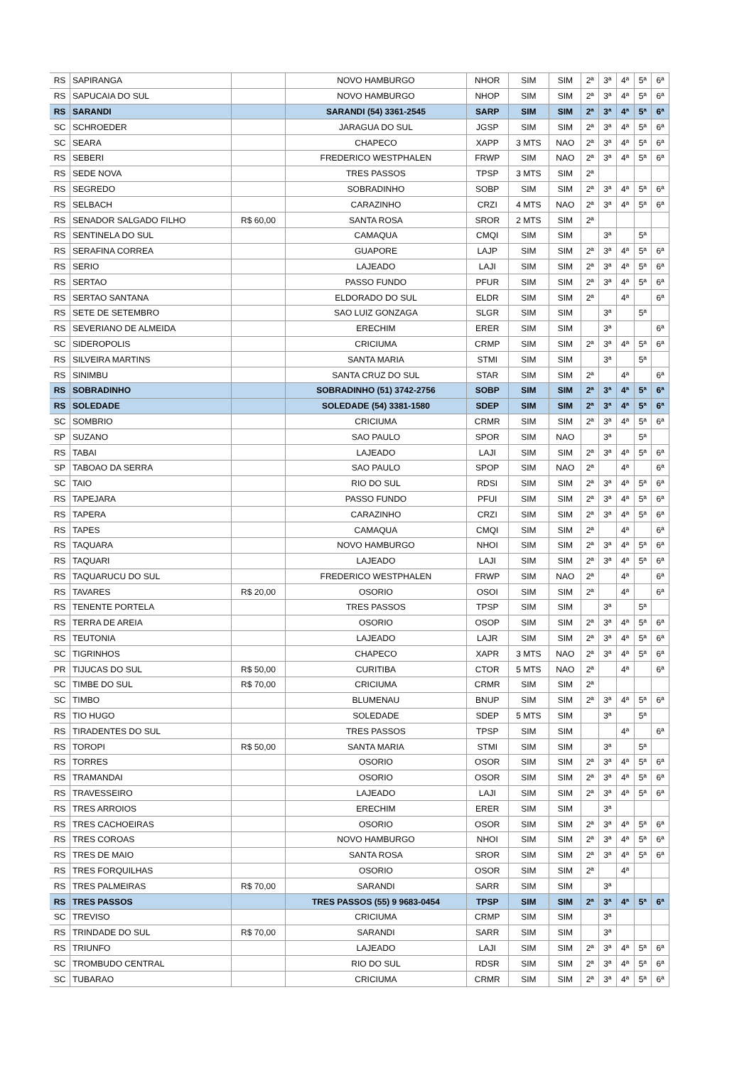| RS | SAPIRANGA | | NOVO HAMBURGO | NHOR | SIM | SIM | 2ª | 3ª | 4ª | 5ª | 6ª |
| RS | SAPUCAIA DO SUL | | NOVO HAMBURGO | NHOP | SIM | SIM | 2ª | 3ª | 4ª | 5ª | 6ª |
| RS | SARANDI | | SARANDI (54) 3361-2545 | SARP | SIM | SIM | 2ª | 3ª | 4ª | 5ª | 6ª |
| SC | SCHROEDER | | JARAGUA DO SUL | JGSP | SIM | SIM | 2ª | 3ª | 4ª | 5ª | 6ª |
| SC | SEARA | | CHAPECO | XAPP | 3 MTS | NAO | 2ª | 3ª | 4ª | 5ª | 6ª |
| RS | SEBERI | | FREDERICO WESTPHALEN | FRWP | SIM | NAO | 2ª | 3ª | 4ª | 5ª | 6ª |
| RS | SEDE NOVA | | TRES PASSOS | TPSP | 3 MTS | SIM | 2ª | | | | |
| RS | SEGREDO | | SOBRADINHO | SOBP | SIM | SIM | 2ª | 3ª | 4ª | 5ª | 6ª |
| RS | SELBACH | | CARAZINHO | CRZI | 4 MTS | NAO | 2ª | 3ª | 4ª | 5ª | 6ª |
| RS | SENADOR SALGADO FILHO | R$ 60,00 | SANTA ROSA | SROR | 2 MTS | SIM | 2ª | | | | |
| RS | SENTINELA DO SUL | | CAMAQUA | CMQI | SIM | SIM | | 3ª | | 5ª | |
| RS | SERAFINA CORREA | | GUAPORE | LAJP | SIM | SIM | 2ª | 3ª | 4ª | 5ª | 6ª |
| RS | SERIO | | LAJEADO | LAJI | SIM | SIM | 2ª | 3ª | 4ª | 5ª | 6ª |
| RS | SERTAO | | PASSO FUNDO | PFUR | SIM | SIM | 2ª | 3ª | 4ª | 5ª | 6ª |
| RS | SERTAO SANTANA | | ELDORADO DO SUL | ELDR | SIM | SIM | 2ª | | 4ª | | 6ª |
| RS | SETE DE SETEMBRO | | SAO LUIZ GONZAGA | SLGR | SIM | SIM | | 3ª | | 5ª | |
| RS | SEVERIANO DE ALMEIDA | | ERECHIM | ERER | SIM | SIM | | 3ª | | | 6ª |
| SC | SIDEROPOLIS | | CRICIUMA | CRMP | SIM | SIM | 2ª | 3ª | 4ª | 5ª | 6ª |
| RS | SILVEIRA MARTINS | | SANTA MARIA | STMI | SIM | SIM | | 3ª | | 5ª | |
| RS | SINIMBU | | SANTA CRUZ DO SUL | STAR | SIM | SIM | 2ª | | 4ª | | 6ª |
| RS | SOBRADINHO | | SOBRADINHO (51) 3742-2756 | SOBP | SIM | SIM | 2ª | 3ª | 4ª | 5ª | 6ª |
| RS | SOLEDADE | | SOLEDADE (54) 3381-1580 | SDEP | SIM | SIM | 2ª | 3ª | 4ª | 5ª | 6ª |
| SC | SOMBRIO | | CRICIUMA | CRMR | SIM | SIM | 2ª | 3ª | 4ª | 5ª | 6ª |
| SP | SUZANO | | SAO PAULO | SPOR | SIM | NAO | | 3ª | | 5ª | |
| RS | TABAI | | LAJEADO | LAJI | SIM | SIM | 2ª | 3ª | 4ª | 5ª | 6ª |
| SP | TABOAO DA SERRA | | SAO PAULO | SPOP | SIM | NAO | 2ª | | 4ª | | 6ª |
| SC | TAIO | | RIO DO SUL | RDSI | SIM | SIM | 2ª | 3ª | 4ª | 5ª | 6ª |
| RS | TAPEJARA | | PASSO FUNDO | PFUI | SIM | SIM | 2ª | 3ª | 4ª | 5ª | 6ª |
| RS | TAPERA | | CARAZINHO | CRZI | SIM | SIM | 2ª | 3ª | 4ª | 5ª | 6ª |
| RS | TAPES | | CAMAQUA | CMQI | SIM | SIM | 2ª | | 4ª | | 6ª |
| RS | TAQUARA | | NOVO HAMBURGO | NHOI | SIM | SIM | 2ª | 3ª | 4ª | 5ª | 6ª |
| RS | TAQUARI | | LAJEADO | LAJI | SIM | SIM | 2ª | 3ª | 4ª | 5ª | 6ª |
| RS | TAQUARUCU DO SUL | | FREDERICO WESTPHALEN | FRWP | SIM | NAO | 2ª | | 4ª | | 6ª |
| RS | TAVARES | R$ 20,00 | OSORIO | OSOI | SIM | SIM | 2ª | | 4ª | | 6ª |
| RS | TENENTE PORTELA | | TRES PASSOS | TPSP | SIM | SIM | | 3ª | | 5ª | |
| RS | TERRA DE AREIA | | OSORIO | OSOP | SIM | SIM | 2ª | 3ª | 4ª | 5ª | 6ª |
| RS | TEUTONIA | | LAJEADO | LAJR | SIM | SIM | 2ª | 3ª | 4ª | 5ª | 6ª |
| SC | TIGRINHOS | | CHAPECO | XAPR | 3 MTS | NAO | 2ª | 3ª | 4ª | 5ª | 6ª |
| PR | TIJUCAS DO SUL | R$ 50,00 | CURITIBA | CTOR | 5 MTS | NAO | 2ª | | 4ª | | 6ª |
| SC | TIMBE DO SUL | R$ 70,00 | CRICIUMA | CRMR | SIM | SIM | 2ª | | | | |
| SC | TIMBO | | BLUMENAU | BNUP | SIM | SIM | 2ª | 3ª | 4ª | 5ª | 6ª |
| RS | TIO HUGO | | SOLEDADE | SDEP | 5 MTS | SIM | | 3ª | | 5ª | |
| RS | TIRADENTES DO SUL | | TRES PASSOS | TPSP | SIM | SIM | | | 4ª | | 6ª |
| RS | TOROPI | R$ 50,00 | SANTA MARIA | STMI | SIM | SIM | | 3ª | | 5ª | |
| RS | TORRES | | OSORIO | OSOR | SIM | SIM | 2ª | 3ª | 4ª | 5ª | 6ª |
| RS | TRAMANDAI | | OSORIO | OSOR | SIM | SIM | 2ª | 3ª | 4ª | 5ª | 6ª |
| RS | TRAVESSEIRO | | LAJEADO | LAJI | SIM | SIM | 2ª | 3ª | 4ª | 5ª | 6ª |
| RS | TRES ARROIOS | | ERECHIM | ERER | SIM | SIM | | 3ª | | | |
| RS | TRES CACHOEIRAS | | OSORIO | OSOR | SIM | SIM | 2ª | 3ª | 4ª | 5ª | 6ª |
| RS | TRES COROAS | | NOVO HAMBURGO | NHOI | SIM | SIM | 2ª | 3ª | 4ª | 5ª | 6ª |
| RS | TRES DE MAIO | | SANTA ROSA | SROR | SIM | SIM | 2ª | 3ª | 4ª | 5ª | 6ª |
| RS | TRES FORQUILHAS | | OSORIO | OSOR | SIM | SIM | 2ª | | 4ª | | |
| RS | TRES PALMEIRAS | R$ 70,00 | SARANDI | SARR | SIM | SIM | | 3ª | | | |
| RS | TRES PASSOS | | TRES PASSOS (55) 9 9683-0454 | TPSP | SIM | SIM | 2ª | 3ª | 4ª | 5ª | 6ª |
| SC | TREVISO | | CRICIUMA | CRMP | SIM | SIM | | 3ª | | | |
| RS | TRINDADE DO SUL | R$ 70,00 | SARANDI | SARR | SIM | SIM | | 3ª | | | |
| RS | TRIUNFO | | LAJEADO | LAJI | SIM | SIM | 2ª | 3ª | 4ª | 5ª | 6ª |
| SC | TROMBUDO CENTRAL | | RIO DO SUL | RDSR | SIM | SIM | 2ª | 3ª | 4ª | 5ª | 6ª |
| SC | TUBARAO | | CRICIUMA | CRMR | SIM | SIM | 2ª | 3ª | 4ª | 5ª | 6ª |